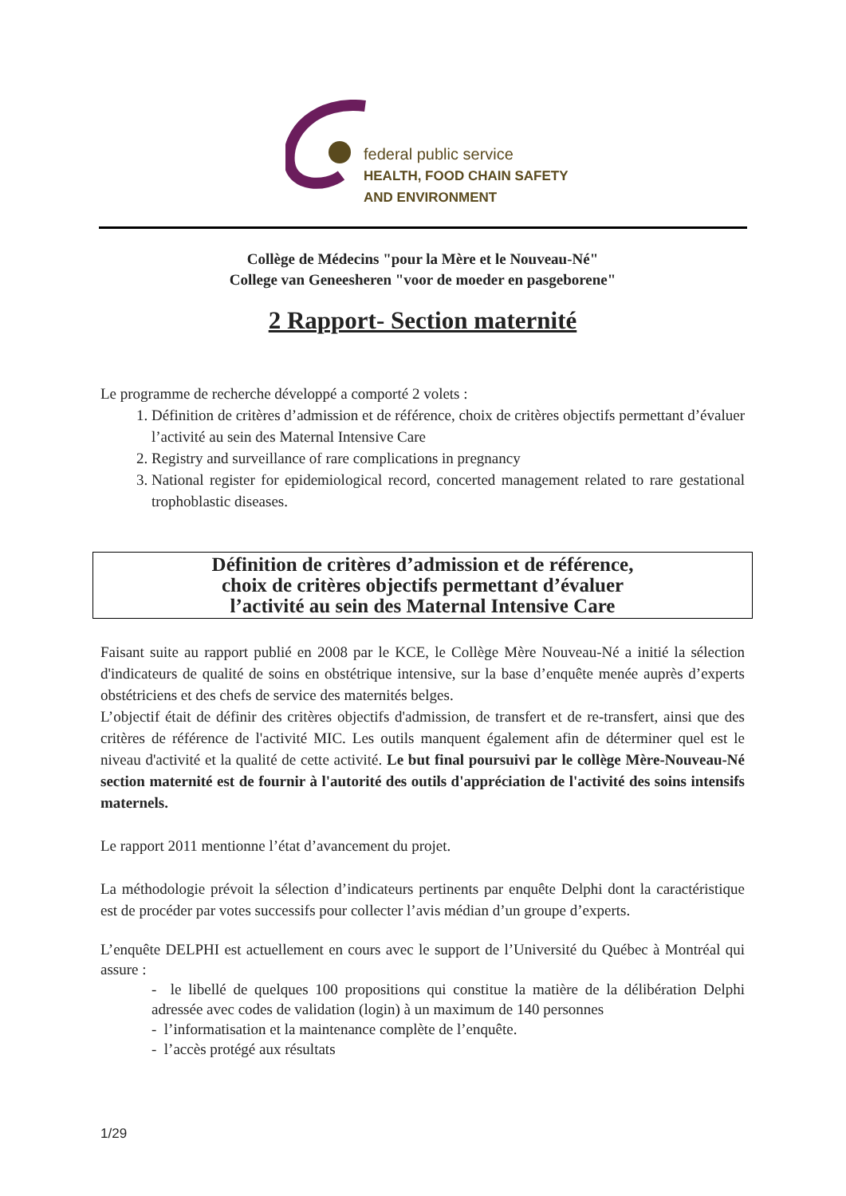federal public service
HEALTH, FOOD CHAIN SAFETY
AND ENVIRONMENT
Collège de Médecins "pour la Mère et le Nouveau-Né"
College van Geneesheren "voor de moeder en pasgeborene"
2 Rapport- Section maternité
Le programme de recherche développé a comporté 2 volets :
1. Définition de critères d’admission et de référence, choix de critères objectifs permettant d’évaluer l’activité au sein des Maternal Intensive Care
2. Registry and surveillance of rare complications in pregnancy
3. National register for epidemiological record, concerted management related to rare gestational trophoblastic diseases.
Définition de critères d’admission et de référence,
choix de critères objectifs permettant d’évaluer
l’activité au sein des Maternal Intensive Care
Faisant suite au rapport publié en 2008 par le KCE, le Collège Mère Nouveau-Né a initié la sélection d'indicateurs de qualité de soins en obstétrique intensive, sur la base d’enquête menée auprès d’experts obstétriciens et des chefs de service des maternités belges.
L’objectif était de définir des critères objectifs d'admission, de transfert et de re-transfert, ainsi que des critères de référence de l'activité MIC. Les outils manquent également afin de déterminer quel est le niveau d'activité et la qualité de cette activité. Le but final poursuivi par le collège Mère-Nouveau-Né section maternité est de fournir à l'autorité des outils d'appréciation de l'activité des soins intensifs maternels.
Le rapport 2011 mentionne l’état d’avancement du projet.
La méthodologie prévoit la sélection d’indicateurs pertinents par enquête Delphi dont la caractéristique est de procéder par votes successifs pour collecter l’avis médian d’un groupe d’experts.
L’enquête DELPHI est actuellement en cours avec le support de l’Université du Québec à Montréal qui assure :
- le libellé de quelques 100 propositions qui constitue la matière de la délibération Delphi adressée avec codes de validation (login) à un maximum de 140 personnes
- l’informatisation et la maintenance complète de l’enquête.
- l’accès protégé aux résultats
1/29